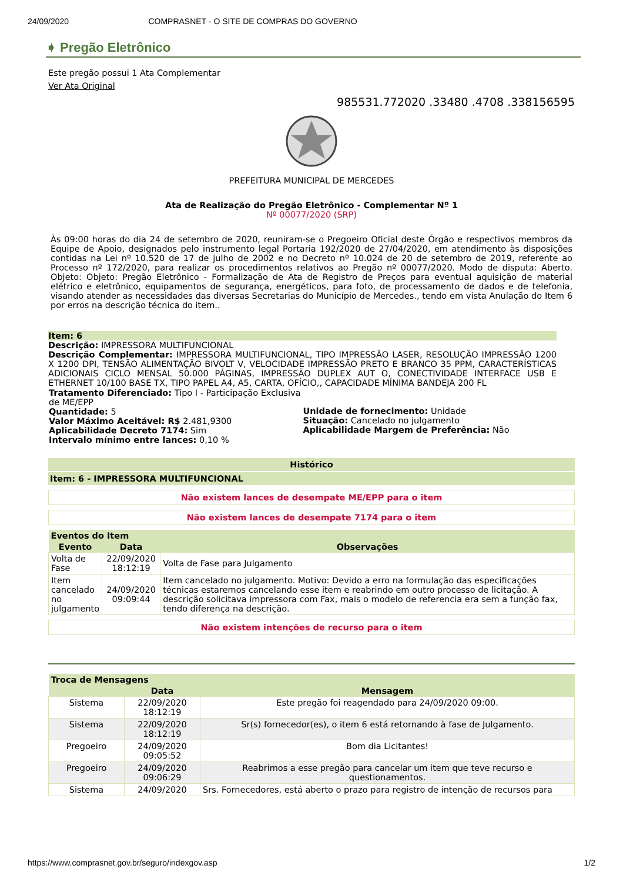24/09/2020 COMPRASNET - O SITE DE COMPRAS DO GOVERNO
➧ Pregão Eletrônico
Este pregão possui 1 Ata Complementar
Ver Ata Original
985531.772020 .33480 .4708 .338156595
PREFEITURA MUNICIPAL DE MERCEDES
Ata de Realização do Pregão Eletrônico - Complementar Nº 1
Nº 00077/2020 (SRP)
Às 09:00 horas do dia 24 de setembro de 2020, reuniram-se o Pregoeiro Oficial deste Órgão e respectivos membros da Equipe de Apoio, designados pelo instrumento legal Portaria 192/2020 de 27/04/2020, em atendimento às disposições contidas na Lei nº 10.520 de 17 de julho de 2002 e no Decreto nº 10.024 de 20 de setembro de 2019, referente ao Processo nº 172/2020, para realizar os procedimentos relativos ao Pregão nº 00077/2020. Modo de disputa: Aberto. Objeto: Objeto: Pregão Eletrônico - Formalização de Ata de Registro de Preços para eventual aquisição de material elétrico e eletrônico, equipamentos de segurança, energéticos, para foto, de processamento de dados e de telefonia, visando atender as necessidades das diversas Secretarias do Município de Mercedes., tendo em vista Anulação do Item 6 por erros na descrição técnica do item..
Item: 6
Descrição: IMPRESSORA MULTIFUNCIONAL
Descrição Complementar: IMPRESSORA MULTIFUNCIONAL, TIPO IMPRESSÃO LASER, RESOLUÇÃO IMPRESSÃO 1200 X 1200 DPI, TENSÃO ALIMENTAÇÃO BIVOLT V, VELOCIDADE IMPRESSÃO PRETO E BRANCO 35 PPM, CARACTERÍSTICAS ADICIONAIS CICLO MENSAL 50.000 PÁGINAS, IMPRESSÃO DUPLEX AUT O, CONECTIVIDADE INTERFACE USB E ETHERNET 10/100 BASE TX, TIPO PAPEL A4, A5, CARTA, OFÍCIO,, CAPACIDADE MÍNIMA BANDEJA 200 FL
| Tratamento Diferenciado: Tipo I - Participação Exclusiva de ME/EPP Quantidade: 5 Valor Máximo Aceitável: R$ 2.481,9300 Aplicabilidade Decreto 7174: Sim Intervalo mínimo entre lances: 0,10 % | Unidade de fornecimento: Unidade Situação: Cancelado no julgamento Aplicabilidade Margem de Preferência: Não |
Histórico
Item: 6 - IMPRESSORA MULTIFUNCIONAL
Não existem lances de desempate ME/EPP para o item
Não existem lances de desempate 7174 para o item
| Eventos do Item | | |
| Evento | Data | Observações |
| Volta de Fase | 22/09/2020 18:12:19 | Volta de Fase para Julgamento |
| Item cancelado no julgamento | 24/09/2020 09:09:44 | Item cancelado no julgamento. Motivo: Devido a erro na formulação das especificações técnicas estaremos cancelando esse item e reabrindo em outro processo de licitação. A descrição solicitava impressora com Fax, mais o modelo de referencia era sem a função fax, tendo diferença na descrição. |
Não existem intenções de recurso para o item
| Troca de Mensagens | | |
| | Data | Mensagem |
| Sistema | 22/09/2020 18:12:19 | Este pregão foi reagendado para 24/09/2020 09:00. |
| Sistema | 22/09/2020 18:12:19 | Sr(s) fornecedor(es), o item 6 está retornando à fase de Julgamento. |
| Pregoeiro | 24/09/2020 09:05:52 | Bom dia Licitantes! |
| Pregoeiro | 24/09/2020 09:06:29 | Reabrimos a esse pregão para cancelar um item que teve recurso e questionamentos. |
| Sistema | 24/09/2020 | Srs. Fornecedores, está aberto o prazo para registro de intenção de recursos para |
https://www.comprasnet.gov.br/seguro/indexgov.asp 1/2